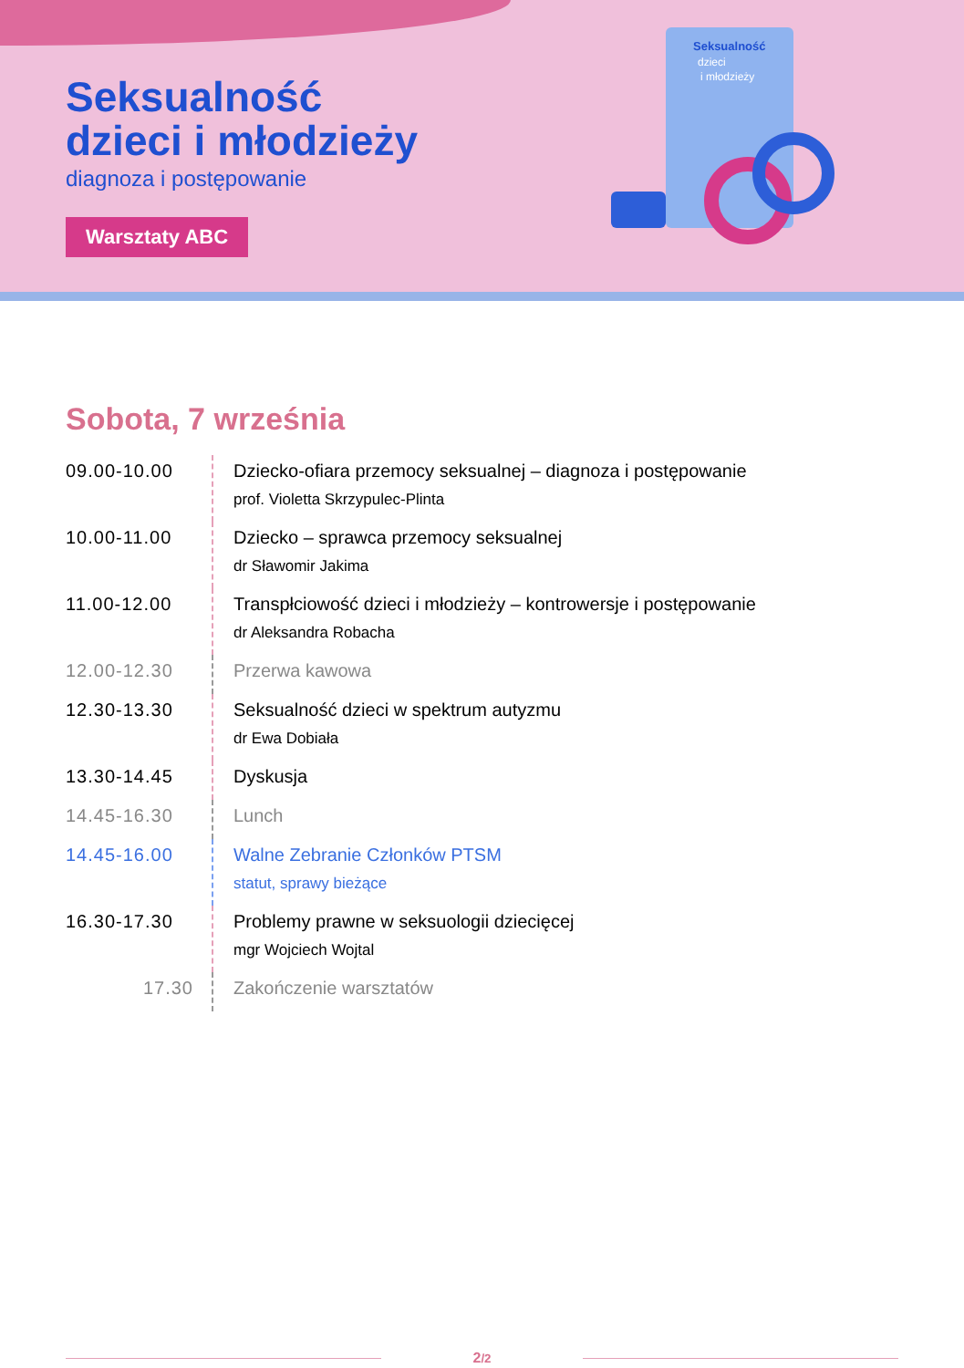Seksualność
dzieci i młodzieży
diagnoza i postępowanie
Warsztaty ABC
Seksualność
dzieci
i młodzieży
Sobota, 7 września
| 09.00-10.00 | Dziecko-ofiara przemocy seksualnej – diagnoza i postępowanie prof. Violetta Skrzypulec-Plinta |
| 10.00-11.00 | Dziecko – sprawca przemocy seksualnej dr Sławomir Jakima |
| 11.00-12.00 | Transpłciowość dzieci i młodzieży – kontrowersje i postępowanie dr Aleksandra Robacha |
| 12.00-12.30 | Przerwa kawowa |
| 12.30-13.30 | Seksualność dzieci w spektrum autyzmu dr Ewa Dobiała |
| 13.30-14.45 | Dyskusja |
| 14.45-16.30 | Lunch |
| 14.45-16.00 | Walne Zebranie Członków PTSM statut, sprawy bieżące |
| 16.30-17.30 | Problemy prawne w seksuologii dziecięcej mgr Wojciech Wojtal |
| 17.30 | Zakończenie warsztatów |
2/2